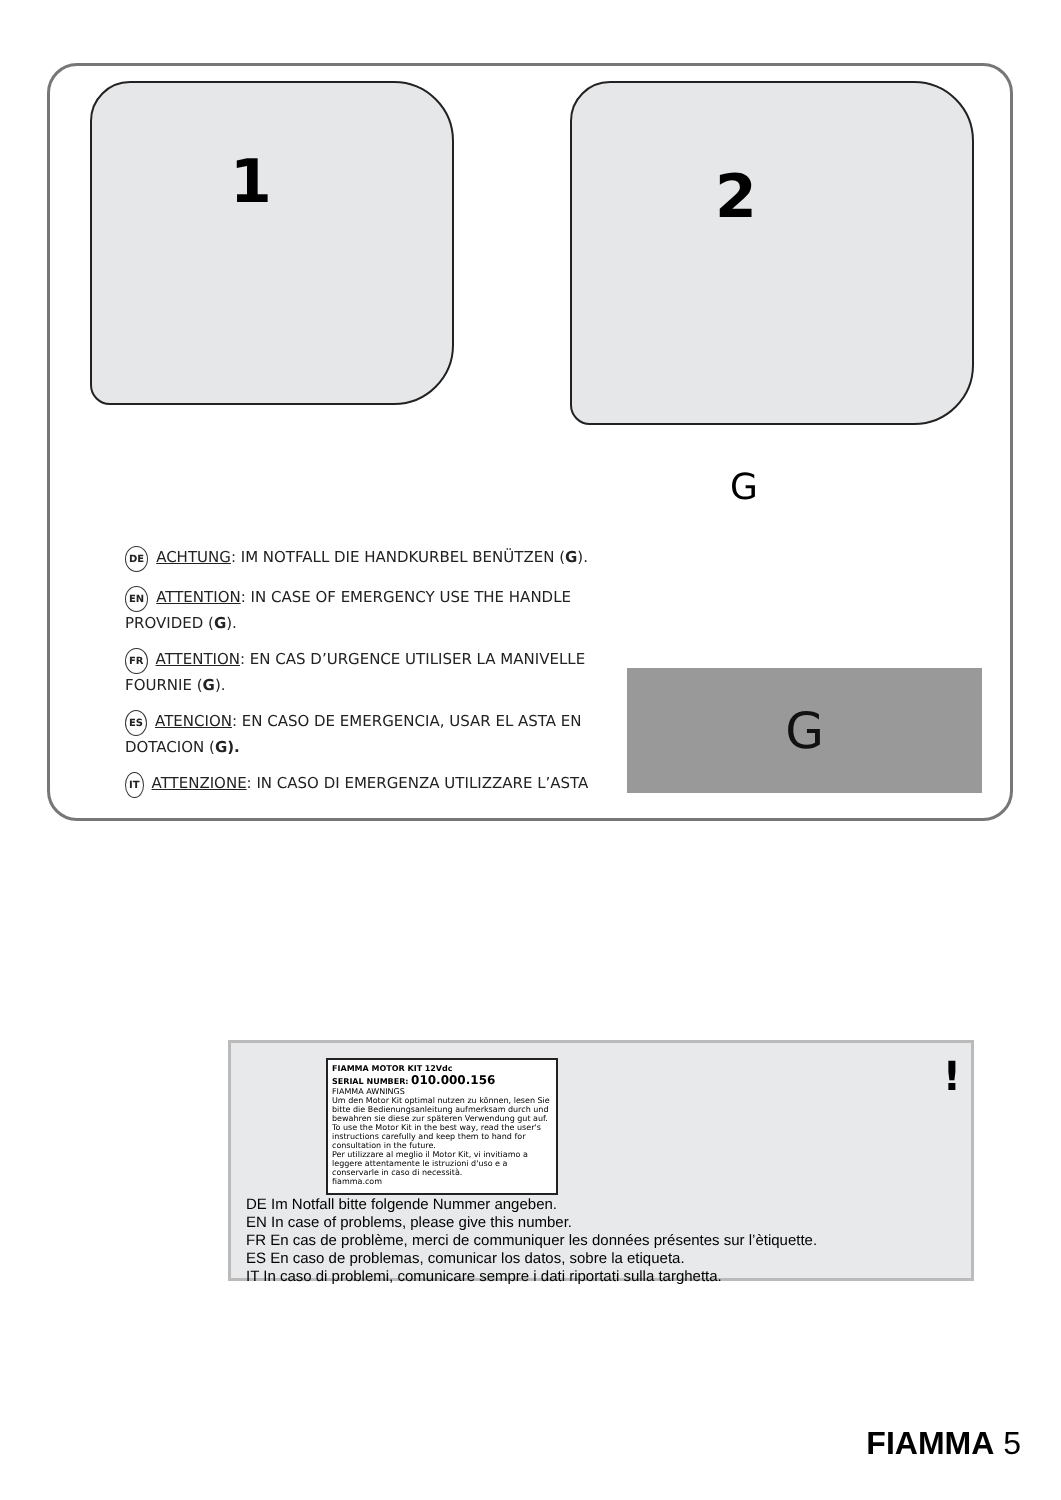1 2
G
DE ACHTUNG: IM NOTFALL DIE HANDKURBEL BENÜTZEN (G).
EN ATTENTION: IN CASE OF EMERGENCY USE THE HANDLE PROVIDED (G).
FR ATTENTION: EN CAS D’URGENCE UTILISER LA MANIVELLE FOURNIE (G).
ES ATENCION: EN CASO DE EMERGENCIA, USAR EL ASTA EN DOTACION (G).
IT ATTENZIONE: IN CASO DI EMERGENZA UTILIZZARE L’ASTA
G
FIAMMA MOTOR KIT 12Vdc
SERIAL NUMBER: 010.000.156
FIAMMA AWNINGS
Um den Motor Kit optimal nutzen zu können, lesen Sie bitte die Bedienungsanleitung aufmerksam durch und bewahren sie diese zur späteren Verwendung gut auf.
To use the Motor Kit in the best way, read the user's instructions carefully and keep them to hand for consultation in the future.
Per utilizzare al meglio il Motor Kit, vi invitiamo a leggere attentamente le istruzioni d'uso e a conservarle in caso di necessità.
fiamma.com
!
DE Im Notfall bitte folgende Nummer angeben.
EN In case of problems, please give this number.
FR En cas de problème, merci de communiquer les données présentes sur l’ètiquette.
ES En caso de problemas, comunicar los datos, sobre la etiqueta.
IT In caso di problemi, comunicare sempre i dati riportati sulla targhetta.
FIAMMA 5